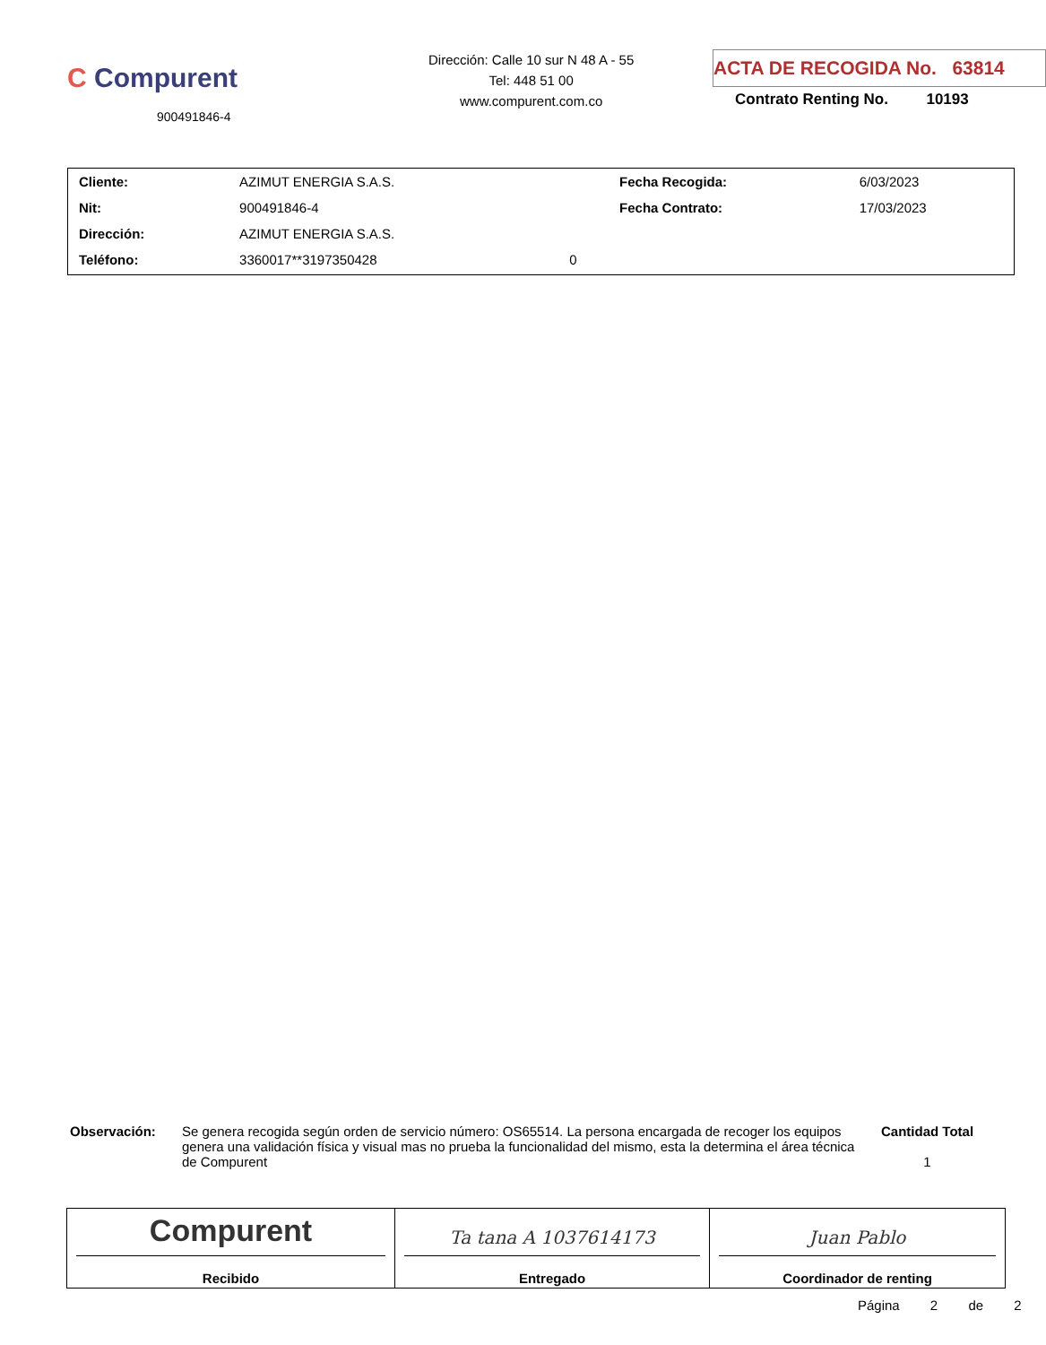C Compurent
900491846-4
Dirección: Calle 10 sur N 48 A - 55
Tel: 448 51 00
www.compurent.com.co
ACTA DE RECOGIDA No. 63814
Contrato Renting No. 10193
| Cliente: | AZIMUT ENERGIA S.A.S. | | Fecha Recogida: | 6/03/2023 |
| Nit: | 900491846-4 | | Fecha Contrato: | 17/03/2023 |
| Dirección: | AZIMUT ENERGIA S.A.S. | | | |
| Teléfono: | 3360017**3197350428 | 0 | | |
Observación: Se genera recogida según orden de servicio número: OS65514. La persona encargada de recoger los equipos genera una validación física y visual mas no prueba la funcionalidad del mismo, esta la determina el área técnica de Compurent
Cantidad Total
1
| Compurent Recibido | Ta tana A 1037614173 Entregado | Juan Pablo Coordinador de renting |
Página 2 de 2